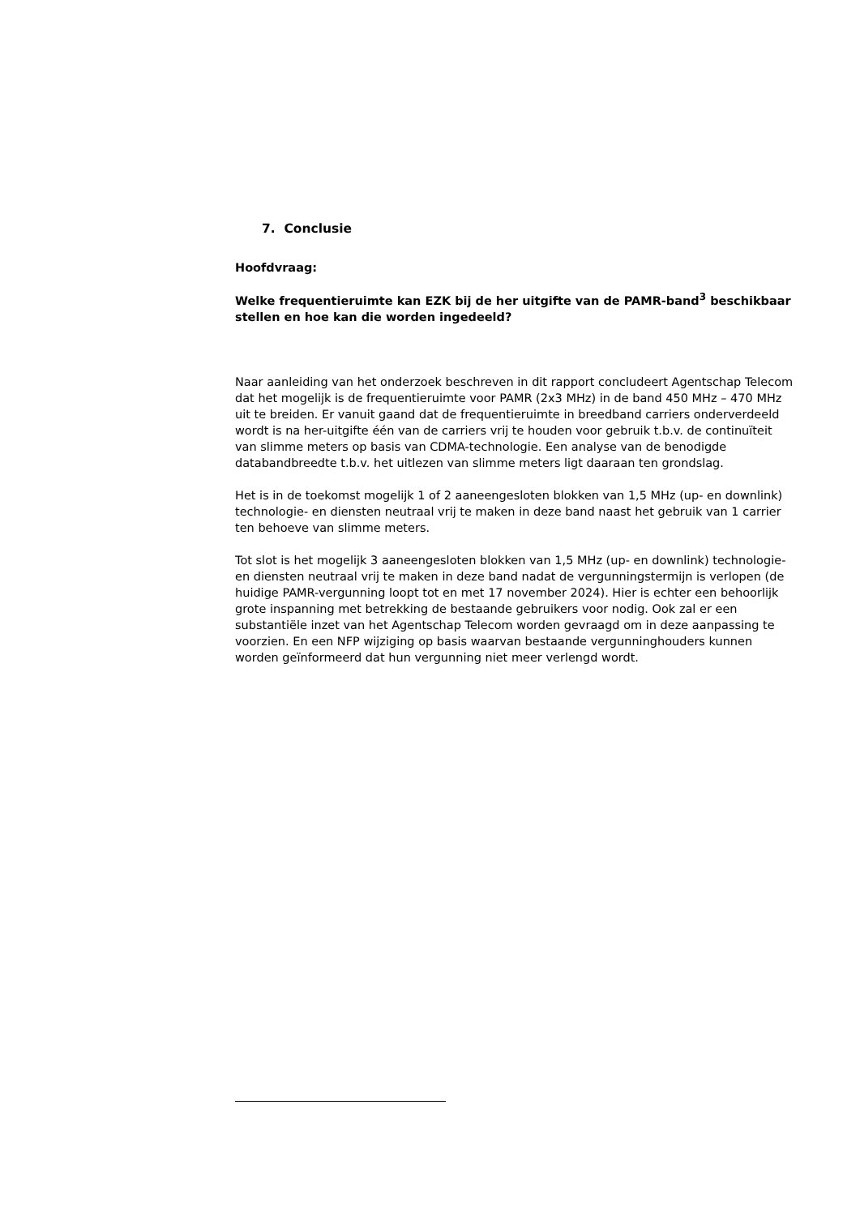7. Conclusie
Hoofdvraag:
Welke frequentieruimte kan EZK bij de her uitgifte van de PAMR-band<sup>3</sup> beschikbaar stellen en hoe kan die worden ingedeeld?
Naar aanleiding van het onderzoek beschreven in dit rapport concludeert Agentschap Telecom dat het mogelijk is de frequentieruimte voor PAMR (2x3 MHz) in de band 450 MHz – 470 MHz uit te breiden. Er vanuit gaand dat de frequentieruimte in breedband carriers onderverdeeld wordt is na her-uitgifte één van de carriers vrij te houden voor gebruik t.b.v. de continuïteit van slimme meters op basis van CDMA-technologie. Een analyse van de benodigde databandbreedte t.b.v. het uitlezen van slimme meters ligt daaraan ten grondslag.
Het is in de toekomst mogelijk 1 of 2 aaneengesloten blokken van 1,5 MHz (up- en downlink) technologie- en diensten neutraal vrij te maken in deze band naast het gebruik van 1 carrier ten behoeve van slimme meters.
Tot slot is het mogelijk 3 aaneengesloten blokken van 1,5 MHz (up- en downlink) technologie- en diensten neutraal vrij te maken in deze band nadat de vergunningstermijn is verlopen (de huidige PAMR-vergunning loopt tot en met 17 november 2024). Hier is echter een behoorlijk grote inspanning met betrekking de bestaande gebruikers voor nodig. Ook zal er een substantiële inzet van het Agentschap Telecom worden gevraagd om in deze aanpassing te voorzien. En een NFP wijziging op basis waarvan bestaande vergunninghouders kunnen worden geïnformeerd dat hun vergunning niet meer verlengd wordt.